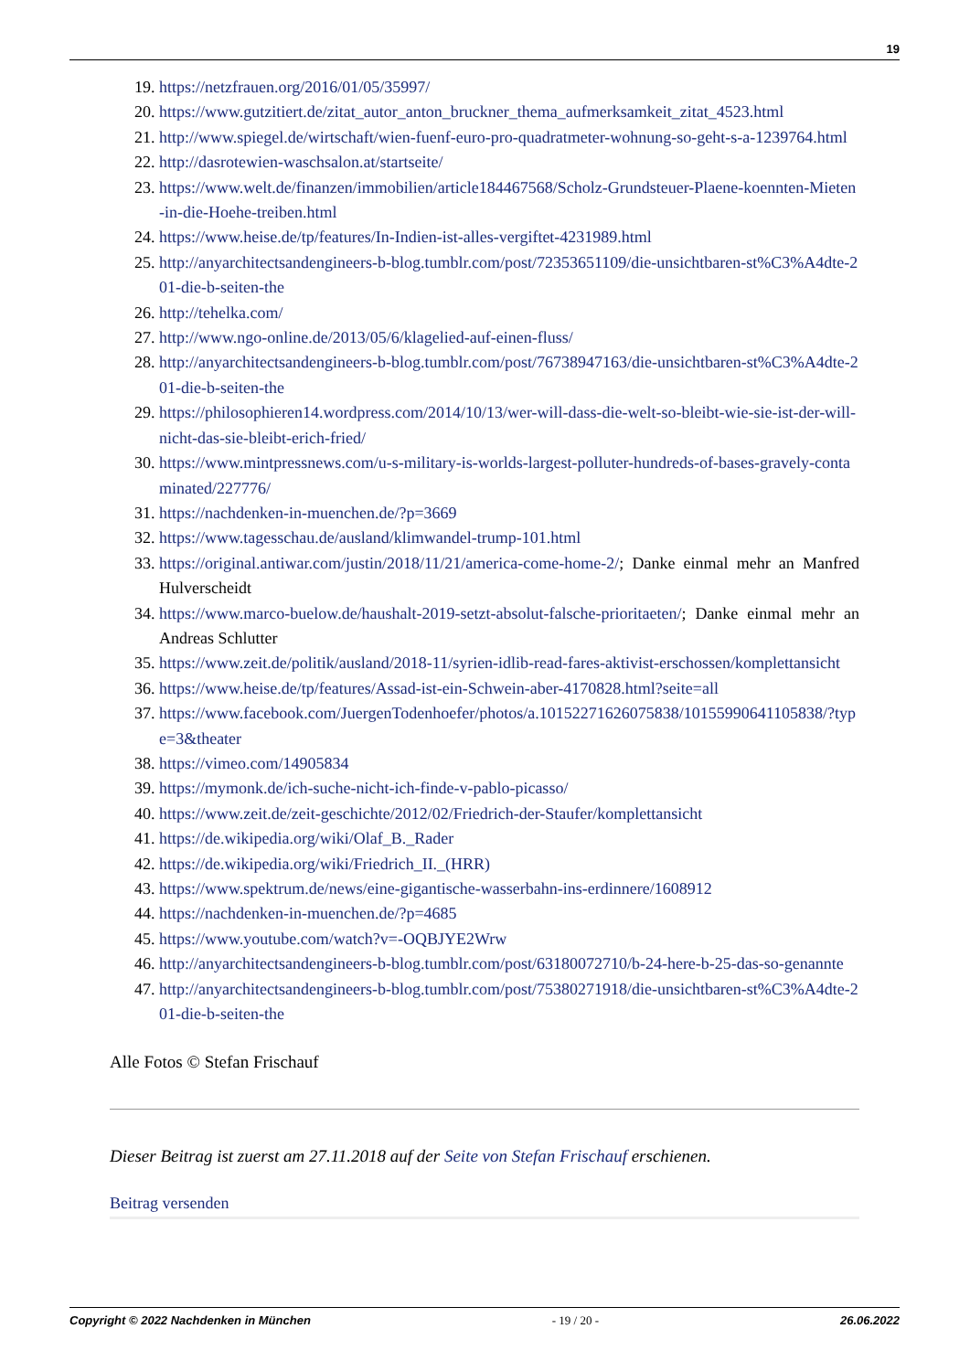19
19. https://netzfrauen.org/2016/01/05/35997/
20. https://www.gutzitiert.de/zitat_autor_anton_bruckner_thema_aufmerksamkeit_zitat_4523.html
21. http://www.spiegel.de/wirtschaft/wien-fuenf-euro-pro-quadratmeter-wohnung-so-geht-s-a-1239764.html
22. http://dasrotewien-waschsalon.at/startseite/
23. https://www.welt.de/finanzen/immobilien/article184467568/Scholz-Grundsteuer-Plaene-koennten-Mieten-in-die-Hoehe-treiben.html
24. https://www.heise.de/tp/features/In-Indien-ist-alles-vergiftet-4231989.html
25. http://anyarchitectsandengineers-b-blog.tumblr.com/post/72353651109/die-unsichtbaren-st%C3%A4dte-201-die-b-seiten-the
26. http://tehelka.com/
27. http://www.ngo-online.de/2013/05/6/klagelied-auf-einen-fluss/
28. http://anyarchitectsandengineers-b-blog.tumblr.com/post/76738947163/die-unsichtbaren-st%C3%A4dte-201-die-b-seiten-the
29. https://philosophieren14.wordpress.com/2014/10/13/wer-will-dass-die-welt-so-bleibt-wie-sie-ist-der-will-nicht-das-sie-bleibt-erich-fried/
30. https://www.mintpressnews.com/u-s-military-is-worlds-largest-polluter-hundreds-of-bases-gravely-contaminated/227776/
31. https://nachdenken-in-muenchen.de/?p=3669
32. https://www.tagesschau.de/ausland/klimwandel-trump-101.html
33. https://original.antiwar.com/justin/2018/11/21/america-come-home-2/; Danke einmal mehr an Manfred Hulverscheidt
34. https://www.marco-buelow.de/haushalt-2019-setzt-absolut-falsche-prioritaeten/; Danke einmal mehr an Andreas Schlutter
35. https://www.zeit.de/politik/ausland/2018-11/syrien-idlib-read-fares-aktivist-erschossen/komplettansicht
36. https://www.heise.de/tp/features/Assad-ist-ein-Schwein-aber-4170828.html?seite=all
37. https://www.facebook.com/JuergenTodenhoefer/photos/a.10152271626075838/10155990641105838/?type=3&theater
38. https://vimeo.com/14905834
39. https://mymonk.de/ich-suche-nicht-ich-finde-v-pablo-picasso/
40. https://www.zeit.de/zeit-geschichte/2012/02/Friedrich-der-Staufer/komplettansicht
41. https://de.wikipedia.org/wiki/Olaf_B._Rader
42. https://de.wikipedia.org/wiki/Friedrich_II._(HRR)
43. https://www.spektrum.de/news/eine-gigantische-wasserbahn-ins-erdinnere/1608912
44. https://nachdenken-in-muenchen.de/?p=4685
45. https://www.youtube.com/watch?v=-OQBJYE2Wrw
46. http://anyarchitectsandengineers-b-blog.tumblr.com/post/63180072710/b-24-here-b-25-das-so-genannte
47. http://anyarchitectsandengineers-b-blog.tumblr.com/post/75380271918/die-unsichtbaren-st%C3%A4dte-201-die-b-seiten-the
Alle Fotos © Stefan Frischauf
Dieser Beitrag ist zuerst am 27.11.2018 auf der Seite von Stefan Frischauf erschienen.
Beitrag versenden
Copyright © 2022 Nachdenken in München - 19 / 20 - 26.06.2022